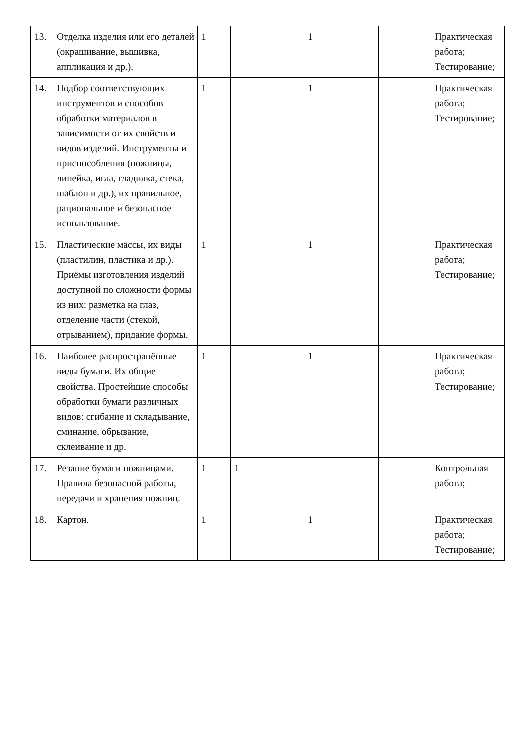| 13. | Отделка изделия или его деталей (окрашивание, вышивка, аппликация и др.). | 1 | | 1 | | Практическая работа; Тестирование; |
| 14. | Подбор соответствующих инструментов и способов обработки материалов в зависимости от их свойств и видов изделий. Инструменты и приспособления (ножницы, линейка, игла, гладилка, стека, шаблон и др.), их правильное, рациональное и безопасное использование. | 1 | | 1 | | Практическая работа; Тестирование; |
| 15. | Пластические массы, их виды (пластилин, пластика и др.). Приёмы изготовления изделий доступной по сложности формы из них: разметка на глаз, отделение части (стекой, отрыванием), придание формы. | 1 | | 1 | | Практическая работа; Тестирование; |
| 16. | Наиболее распространённые виды бумаги. Их общие свойства. Простейшие способы обработки бумаги различных видов: сгибание и складывание, сминание, обрывание, склеивание и др. | 1 | | 1 | | Практическая работа; Тестирование; |
| 17. | Резание бумаги ножницами. Правила безопасной работы, передачи и хранения ножниц. | 1 | 1 | | | Контрольная работа; |
| 18. | Картон. | 1 | | 1 | | Практическая работа; Тестирование; |